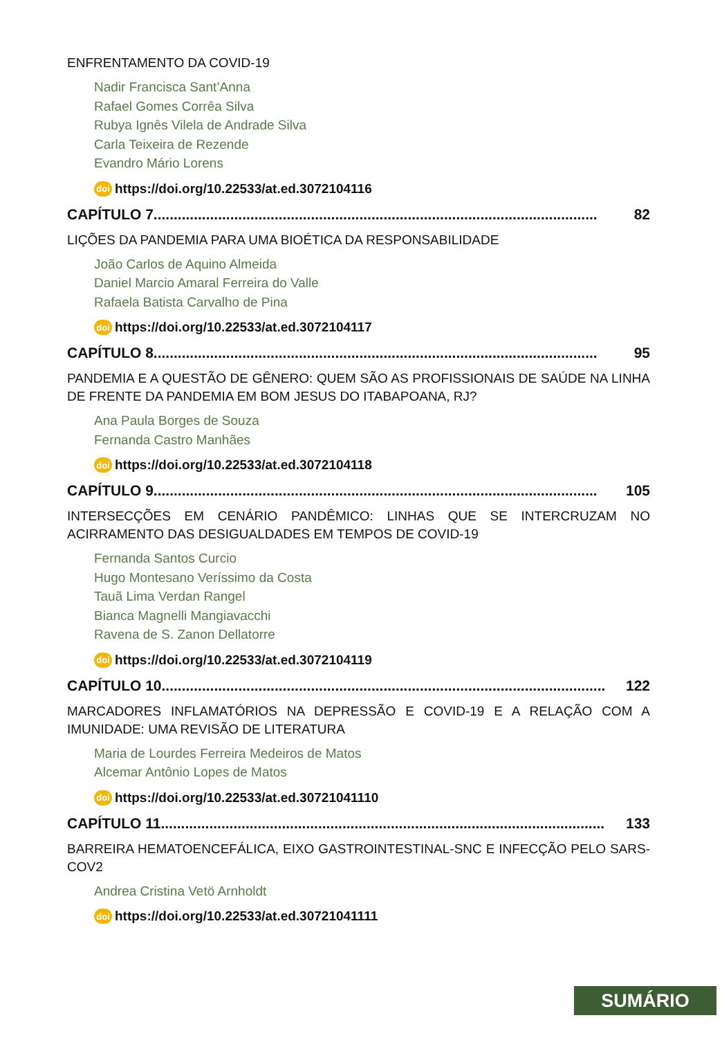ENFRENTAMENTO DA COVID-19
Nadir Francisca Sant’Anna
Rafael Gomes Corrêa Silva
Rubya Ignês Vilela de Andrade Silva
Carla Teixeira de Rezende
Evandro Mário Lorens
doi https://doi.org/10.22533/at.ed.3072104116
CAPÍTULO 7.............................................................................................................. 82
LIÇÕES DA PANDEMIA PARA UMA BIOÉTICA DA RESPONSABILIDADE
João Carlos de Aquino Almeida
Daniel Marcio Amaral Ferreira do Valle
Rafaela Batista Carvalho de Pina
doi https://doi.org/10.22533/at.ed.3072104117
CAPÍTULO 8.............................................................................................................. 95
PANDEMIA E A QUESTÃO DE GÊNERO: QUEM SÃO AS PROFISSIONAIS DE SAÚDE NA LINHA DE FRENTE DA PANDEMIA EM BOM JESUS DO ITABAPOANA, RJ?
Ana Paula Borges de Souza
Fernanda Castro Manhães
doi https://doi.org/10.22533/at.ed.3072104118
CAPÍTULO 9.............................................................................................................. 105
INTERSECÇÕES EM CENÁRIO PANDÊMICO: LINHAS QUE SE INTERCRUZAM NO ACIRRAMENTO DAS DESIGUALDADES EM TEMPOS DE COVID-19
Fernanda Santos Curcio
Hugo Montesano Veríssimo da Costa
Tauã Lima Verdan Rangel
Bianca Magnelli Mangiavacchi
Ravena de S. Zanon Dellatorre
doi https://doi.org/10.22533/at.ed.3072104119
CAPÍTULO 10.............................................................................................................. 122
MARCADORES INFLAMATÓRIOS NA DEPRESSÃO E COVID-19 E A RELAÇÃO COM A IMUNIDADE: UMA REVISÃO DE LITERATURA
Maria de Lourdes Ferreira Medeiros de Matos
Alcemar Antônio Lopes de Matos
doi https://doi.org/10.22533/at.ed.30721041110
CAPÍTULO 11.............................................................................................................. 133
BARREIRA HEMATOENCEFÁLICA, EIXO GASTROINTESTINAL-SNC E INFECÇÃO PELO SARS-COV2
Andrea Cristina Vetö Arnholdt
doi https://doi.org/10.22533/at.ed.30721041111
SUMÁRIO